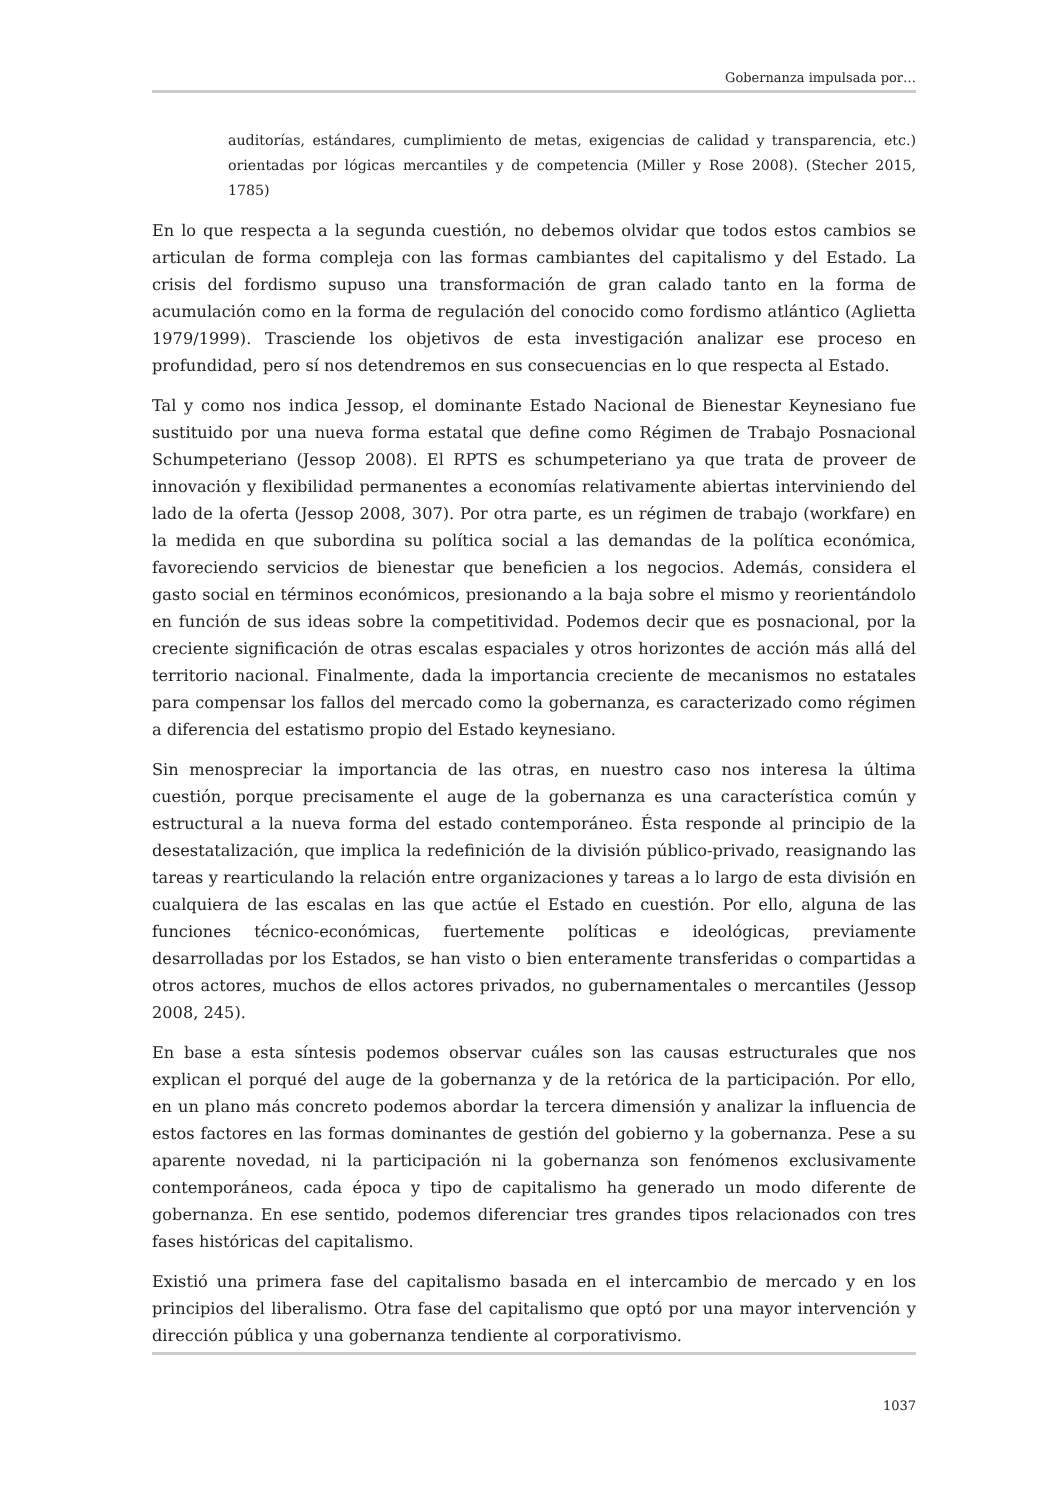Gobernanza impulsada por…
auditorías, estándares, cumplimiento de metas, exigencias de calidad y transparencia, etc.) orientadas por lógicas mercantiles y de competencia (Miller y Rose 2008). (Stecher 2015, 1785)
En lo que respecta a la segunda cuestión, no debemos olvidar que todos estos cambios se articulan de forma compleja con las formas cambiantes del capitalismo y del Estado. La crisis del fordismo supuso una transformación de gran calado tanto en la forma de acumulación como en la forma de regulación del conocido como fordismo atlántico (Aglietta 1979/1999). Trasciende los objetivos de esta investigación analizar ese proceso en profundidad, pero sí nos detendremos en sus consecuencias en lo que respecta al Estado.
Tal y como nos indica Jessop, el dominante Estado Nacional de Bienestar Keynesiano fue sustituido por una nueva forma estatal que define como Régimen de Trabajo Posnacional Schumpeteriano (Jessop 2008). El RPTS es schumpeteriano ya que trata de proveer de innovación y flexibilidad permanentes a economías relativamente abiertas interviniendo del lado de la oferta (Jessop 2008, 307). Por otra parte, es un régimen de trabajo (workfare) en la medida en que subordina su política social a las demandas de la política económica, favoreciendo servicios de bienestar que beneficien a los negocios. Además, considera el gasto social en términos económicos, presionando a la baja sobre el mismo y reorientándolo en función de sus ideas sobre la competitividad. Podemos decir que es posnacional, por la creciente significación de otras escalas espaciales y otros horizontes de acción más allá del territorio nacional. Finalmente, dada la importancia creciente de mecanismos no estatales para compensar los fallos del mercado como la gobernanza, es caracterizado como régimen a diferencia del estatismo propio del Estado keynesiano.
Sin menospreciar la importancia de las otras, en nuestro caso nos interesa la última cuestión, porque precisamente el auge de la gobernanza es una característica común y estructural a la nueva forma del estado contemporáneo. Ésta responde al principio de la desestatalización, que implica la redefinición de la división público-privado, reasignando las tareas y rearticulando la relación entre organizaciones y tareas a lo largo de esta división en cualquiera de las escalas en las que actúe el Estado en cuestión. Por ello, alguna de las funciones técnico-económicas, fuertemente políticas e ideológicas, previamente desarrolladas por los Estados, se han visto o bien enteramente transferidas o compartidas a otros actores, muchos de ellos actores privados, no gubernamentales o mercantiles (Jessop 2008, 245).
En base a esta síntesis podemos observar cuáles son las causas estructurales que nos explican el porqué del auge de la gobernanza y de la retórica de la participación. Por ello, en un plano más concreto podemos abordar la tercera dimensión y analizar la influencia de estos factores en las formas dominantes de gestión del gobierno y la gobernanza. Pese a su aparente novedad, ni la participación ni la gobernanza son fenómenos exclusivamente contemporáneos, cada época y tipo de capitalismo ha generado un modo diferente de gobernanza. En ese sentido, podemos diferenciar tres grandes tipos relacionados con tres fases históricas del capitalismo.
Existió una primera fase del capitalismo basada en el intercambio de mercado y en los principios del liberalismo. Otra fase del capitalismo que optó por una mayor intervención y dirección pública y una gobernanza tendiente al corporativismo.
1037